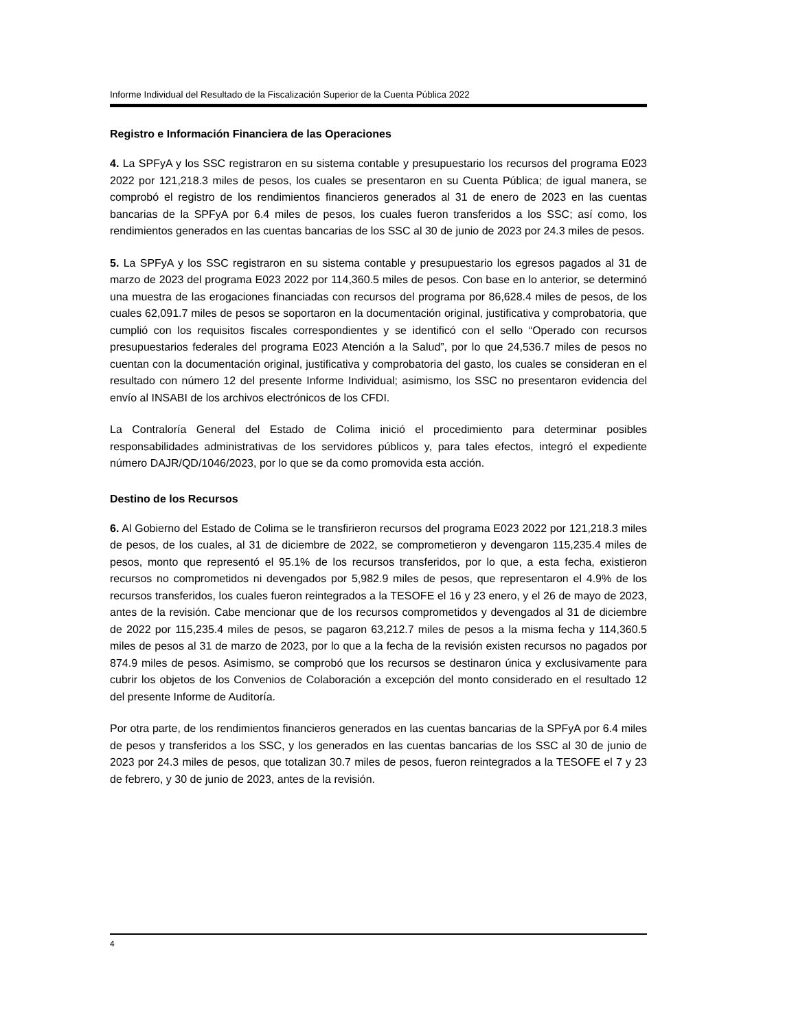Informe Individual del Resultado de la Fiscalización Superior de la Cuenta Pública 2022
Registro e Información Financiera de las Operaciones
4. La SPFyA y los SSC registraron en su sistema contable y presupuestario los recursos del programa E023 2022 por 121,218.3 miles de pesos, los cuales se presentaron en su Cuenta Pública; de igual manera, se comprobó el registro de los rendimientos financieros generados al 31 de enero de 2023 en las cuentas bancarias de la SPFyA por 6.4 miles de pesos, los cuales fueron transferidos a los SSC; así como, los rendimientos generados en las cuentas bancarias de los SSC al 30 de junio de 2023 por 24.3 miles de pesos.
5. La SPFyA y los SSC registraron en su sistema contable y presupuestario los egresos pagados al 31 de marzo de 2023 del programa E023 2022 por 114,360.5 miles de pesos. Con base en lo anterior, se determinó una muestra de las erogaciones financiadas con recursos del programa por 86,628.4 miles de pesos, de los cuales 62,091.7 miles de pesos se soportaron en la documentación original, justificativa y comprobatoria, que cumplió con los requisitos fiscales correspondientes y se identificó con el sello “Operado con recursos presupuestarios federales del programa E023 Atención a la Salud”, por lo que 24,536.7 miles de pesos no cuentan con la documentación original, justificativa y comprobatoria del gasto, los cuales se consideran en el resultado con número 12 del presente Informe Individual; asimismo, los SSC no presentaron evidencia del envío al INSABI de los archivos electrónicos de los CFDI.
La Contraloría General del Estado de Colima inició el procedimiento para determinar posibles responsabilidades administrativas de los servidores públicos y, para tales efectos, integró el expediente número DAJR/QD/1046/2023, por lo que se da como promovida esta acción.
Destino de los Recursos
6. Al Gobierno del Estado de Colima se le transfirieron recursos del programa E023 2022 por 121,218.3 miles de pesos, de los cuales, al 31 de diciembre de 2022, se comprometieron y devengaron 115,235.4 miles de pesos, monto que representó el 95.1% de los recursos transferidos, por lo que, a esta fecha, existieron recursos no comprometidos ni devengados por 5,982.9 miles de pesos, que representaron el 4.9% de los recursos transferidos, los cuales fueron reintegrados a la TESOFE el 16 y 23 enero, y el 26 de mayo de 2023, antes de la revisión. Cabe mencionar que de los recursos comprometidos y devengados al 31 de diciembre de 2022 por 115,235.4 miles de pesos, se pagaron 63,212.7 miles de pesos a la misma fecha y 114,360.5 miles de pesos al 31 de marzo de 2023, por lo que a la fecha de la revisión existen recursos no pagados por 874.9 miles de pesos. Asimismo, se comprobó que los recursos se destinaron única y exclusivamente para cubrir los objetos de los Convenios de Colaboración a excepción del monto considerado en el resultado 12 del presente Informe de Auditoría.
Por otra parte, de los rendimientos financieros generados en las cuentas bancarias de la SPFyA por 6.4 miles de pesos y transferidos a los SSC, y los generados en las cuentas bancarias de los SSC al 30 de junio de 2023 por 24.3 miles de pesos, que totalizan 30.7 miles de pesos, fueron reintegrados a la TESOFE el 7 y 23 de febrero, y 30 de junio de 2023, antes de la revisión.
4